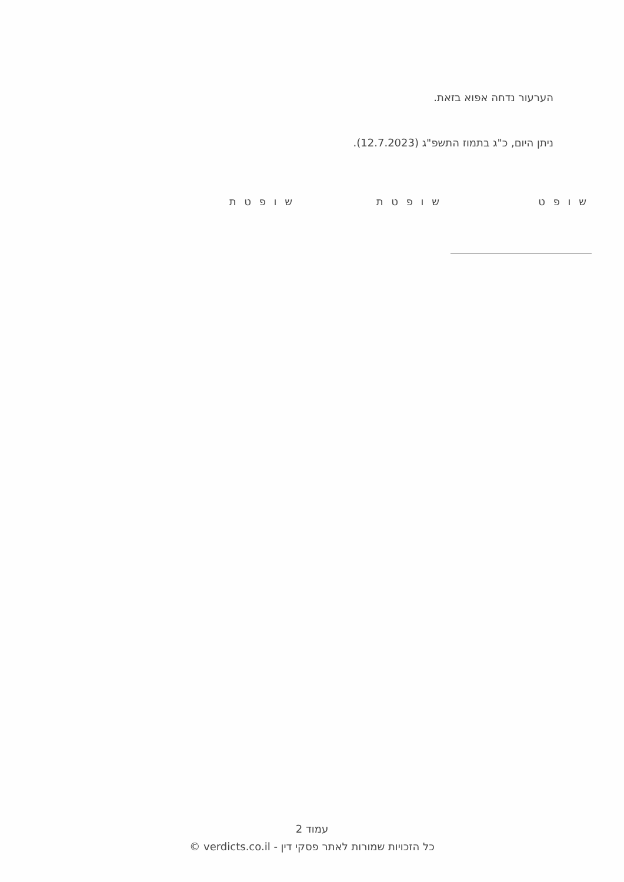הערעור נדחה אפוא בזאת.
ניתן היום, כ"ג בתמוז התשפ"ג (12.7.2023).
ש ו פ ט ש ו פ ט ת ש ו פ ט ת
עמוד 2
כל הזכויות שמורות לאתר פסקי דין - verdicts.co.il ©